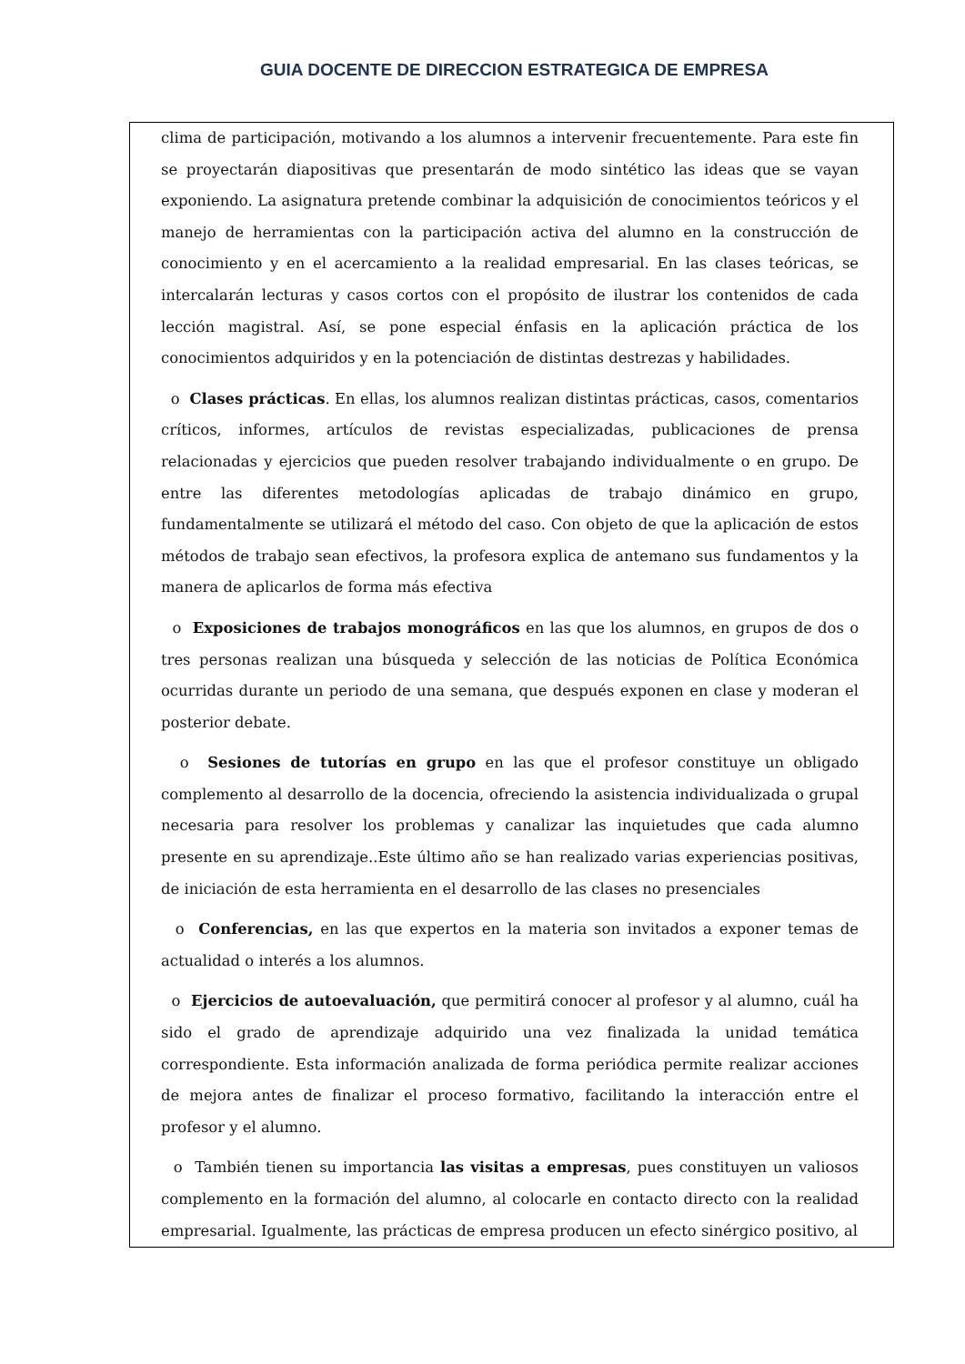GUIA DOCENTE DE DIRECCION ESTRATEGICA DE EMPRESA
clima de participación, motivando a los alumnos a intervenir frecuentemente. Para este fin se proyectarán diapositivas que presentarán de modo sintético las ideas que se vayan exponiendo. La asignatura pretende combinar la adquisición de conocimientos teóricos y el manejo de herramientas con la participación activa del alumno en la construcción de conocimiento y en el acercamiento a la realidad empresarial. En las clases teóricas, se intercalarán lecturas y casos cortos con el propósito de ilustrar los contenidos de cada lección magistral. Así, se pone especial énfasis en la aplicación práctica de los conocimientos adquiridos y en la potenciación de distintas destrezas y habilidades.
o Clases prácticas. En ellas, los alumnos realizan distintas prácticas, casos, comentarios críticos, informes, artículos de revistas especializadas, publicaciones de prensa relacionadas y ejercicios que pueden resolver trabajando individualmente o en grupo. De entre las diferentes metodologías aplicadas de trabajo dinámico en grupo, fundamentalmente se utilizará el método del caso. Con objeto de que la aplicación de estos métodos de trabajo sean efectivos, la profesora explica de antemano sus fundamentos y la manera de aplicarlos de forma más efectiva
o Exposiciones de trabajos monográficos en las que los alumnos, en grupos de dos o tres personas realizan una búsqueda y selección de las noticias de Política Económica ocurridas durante un periodo de una semana, que después exponen en clase y moderan el posterior debate.
o Sesiones de tutorías en grupo en las que el profesor constituye un obligado complemento al desarrollo de la docencia, ofreciendo la asistencia individualizada o grupal necesaria para resolver los problemas y canalizar las inquietudes que cada alumno presente en su aprendizaje..Este último año se han realizado varias experiencias positivas, de iniciación de esta herramienta en el desarrollo de las clases no presenciales
o Conferencias, en las que expertos en la materia son invitados a exponer temas de actualidad o interés a los alumnos.
o Ejercicios de autoevaluación, que permitirá conocer al profesor y al alumno, cuál ha sido el grado de aprendizaje adquirido una vez finalizada la unidad temática correspondiente. Esta información analizada de forma periódica permite realizar acciones de mejora antes de finalizar el proceso formativo, facilitando la interacción entre el profesor y el alumno.
o También tienen su importancia las visitas a empresas, pues constituyen un valiosos complemento en la formación del alumno, al colocarle en contacto directo con la realidad empresarial. Igualmente, las prácticas de empresa producen un efecto sinérgico positivo, al